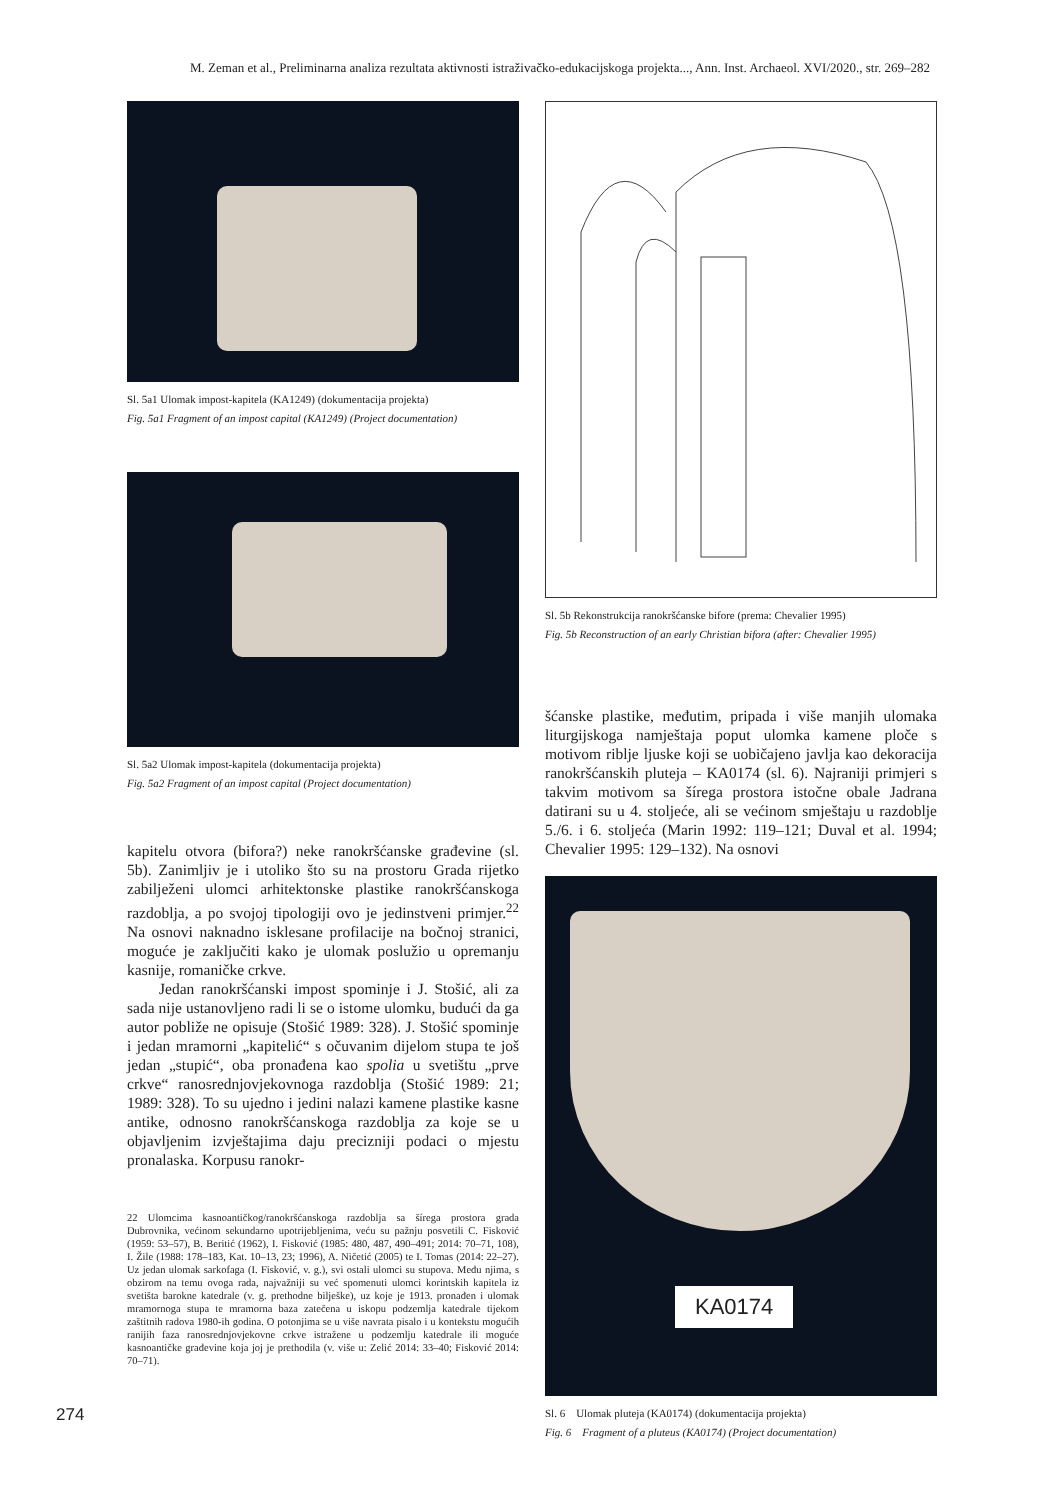M. Zeman et al., Preliminarna analiza rezultata aktivnosti istraživačko-edukacijskoga projekta..., Ann. Inst. Archaeol. XVI/2020., str. 269–282
Sl. 5a1 Ulomak impost-kapitela (KA1249) (dokumentacija projekta)
Fig. 5a1 Fragment of an impost capital (KA1249) (Project documentation)
Sl. 5a2 Ulomak impost-kapitela (dokumentacija projekta)
Fig. 5a2 Fragment of an impost capital (Project documentation)
kapitelu otvora (bifora?) neke ranokršćanske građevine (sl. 5b). Zanimljiv je i utoliko što su na prostoru Grada rijetko zabilježeni ulomci arhitektonske plastike ranokršćanskoga razdoblja, a po svojoj tipologiji ovo je jedinstveni primjer.<sup>22</sup> Na osnovi naknadno isklesane profilacije na bočnoj stranici, moguće je zaključiti kako je ulomak poslužio u opremanju kasnije, romaničke crkve.
Jedan ranokršćanski impost spominje i J. Stošić, ali za sada nije ustanovljeno radi li se o istome ulomku, budući da ga autor pobliže ne opisuje (Stošić 1989: 328). J. Stošić spominje i jedan mramorni „kapitelić“ s očuvanim dijelom stupa te još jedan „stupić“, oba pronađena kao spolia u svetištu „prve crkve“ ranosrednjovjekovnoga razdoblja (Stošić 1989: 21; 1989: 328). To su ujedno i jedini nalazi kamene plastike kasne antike, odnosno ranokršćanskoga razdoblja za koje se u objavljenim izvještajima daju precizniji podaci o mjestu pronalaska. Korpusu ranokr-
22 Ulomcima kasnoantičkog/ranokršćanskoga razdoblja sa šírega prostora grada Dubrovnika, većinom sekundarno upotrijebljenima, veću su pažnju posvetili C. Fisković (1959: 53–57), B. Beritić (1962), I. Fisković (1985: 480, 487, 490–491; 2014: 70–71, 108), I. Žile (1988: 178–183, Kat. 10–13, 23; 1996), A. Ničetić (2005) te I. Tomas (2014: 22–27). Uz jedan ulomak sarkofaga (I. Fisković, v. g.), svi ostali ulomci su stupova. Među njima, s obzirom na temu ovoga rada, najvažniji su već spomenuti ulomci korintskih kapitela iz svetišta barokne katedrale (v. g. prethodne bilješke), uz koje je 1913. pronađen i ulomak mramornoga stupa te mramorna baza zatečena u iskopu podzemlja katedrale tijekom zaštitnih radova 1980-ih godina. O potonjima se u više navrata pisalo i u kontekstu mogućih ranijih faza ranosrednjovjekovne crkve istražene u podzemlju katedrale ili moguće kasnoantičke građevine koja joj je prethodila (v. više u: Zelić 2014: 33–40; Fisković 2014: 70–71).
Sl. 5b Rekonstrukcija ranokršćanske bifore (prema: Chevalier 1995)
Fig. 5b Reconstruction of an early Christian bifora (after: Chevalier 1995)
šćanske plastike, međutim, pripada i više manjih ulomaka liturgijskoga namještaja poput ulomka kamene ploče s motivom riblje ljuske koji se uobičajeno javlja kao dekoracija ranokršćanskih pluteja – KA0174 (sl. 6). Najraniji primjeri s takvim motivom sa šírega prostora istočne obale Jadrana datirani su u 4. stoljeće, ali se većinom smještaju u razdoblje 5./6. i 6. stoljeća (Marin 1992: 119–121; Duval et al. 1994; Chevalier 1995: 129–132). Na osnovi
KA0174
Sl. 6 Ulomak pluteja (KA0174) (dokumentacija projekta)
Fig. 6 Fragment of a pluteus (KA0174) (Project documentation)
274